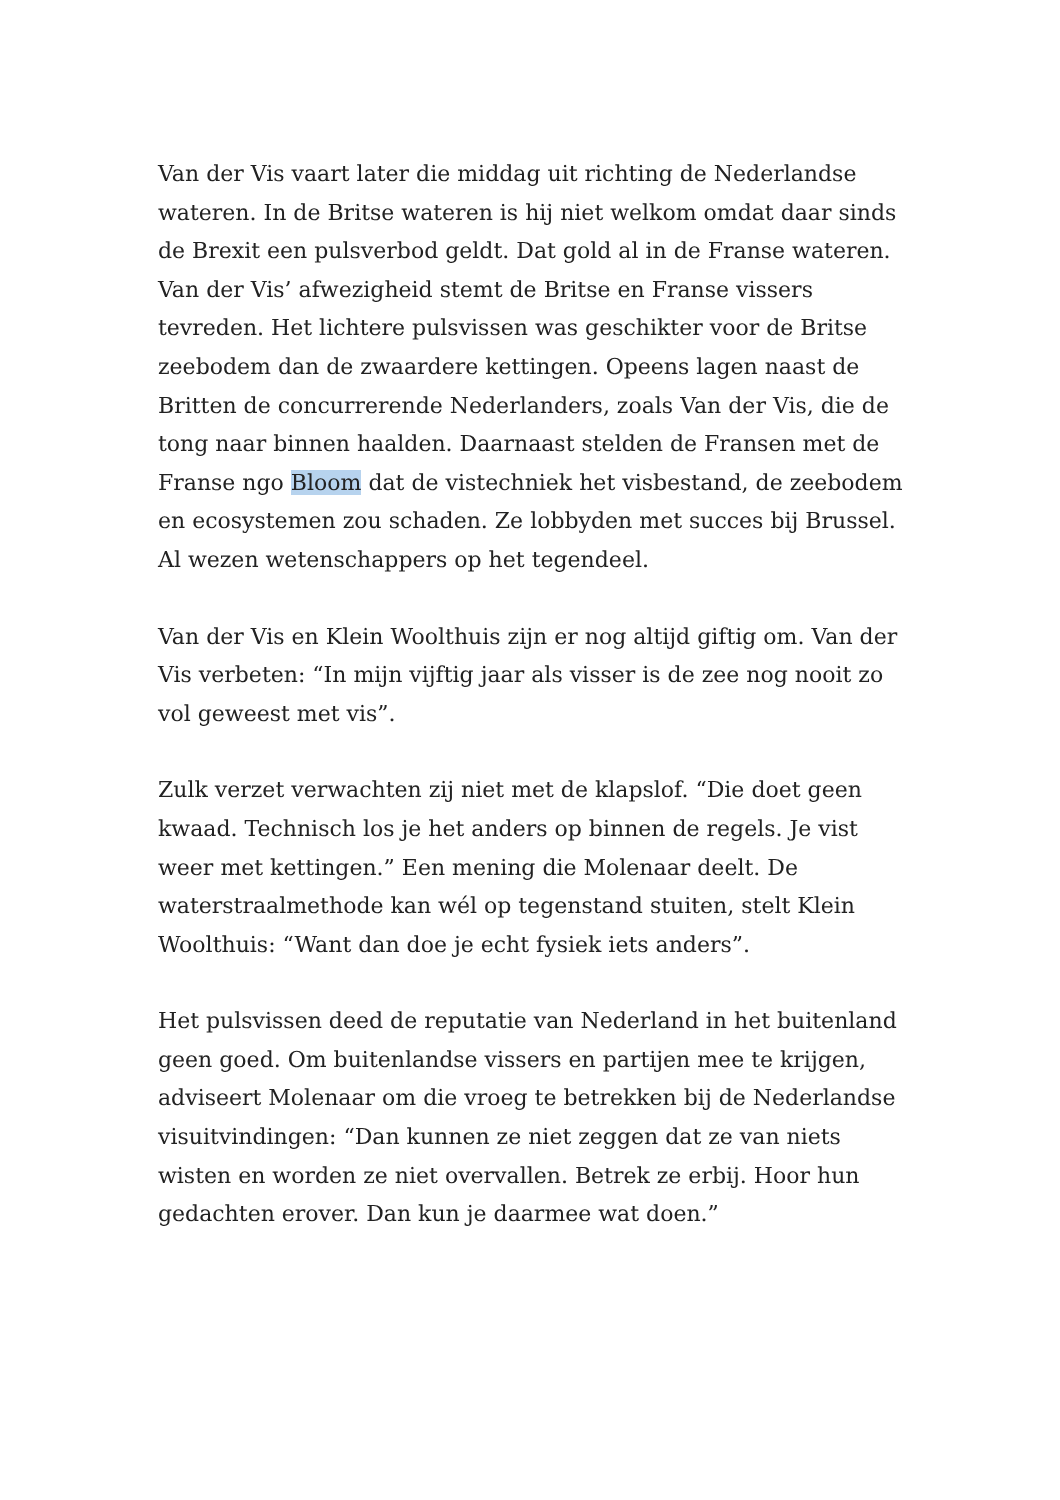Van der Vis vaart later die middag uit richting de Nederlandse wateren. In de Britse wateren is hij niet welkom omdat daar sinds de Brexit een pulsverbod geldt. Dat gold al in de Franse wateren. Van der Vis’ afwezigheid stemt de Britse en Franse vissers tevreden. Het lichtere pulsvissen was geschikter voor de Britse zeebodem dan de zwaardere kettingen. Opeens lagen naast de Britten de concurrerende Nederlanders, zoals Van der Vis, die de tong naar binnen haalden. Daarnaast stelden de Fransen met de Franse ngo Bloom dat de vistechniek het visbestand, de zeebodem en ecosystemen zou schaden. Ze lobbyden met succes bij Brussel. Al wezen wetenschappers op het tegendeel.
Van der Vis en Klein Woolthuis zijn er nog altijd giftig om. Van der Vis verbeten: “In mijn vijftig jaar als visser is de zee nog nooit zo vol geweest met vis”.
Zulk verzet verwachten zij niet met de klapslof. “Die doet geen kwaad. Technisch los je het anders op binnen de regels. Je vist weer met kettingen.” Een mening die Molenaar deelt. De waterstraalmethode kan wél op tegenstand stuiten, stelt Klein Woolthuis: “Want dan doe je echt fysiek iets anders”.
Het pulsvissen deed de reputatie van Nederland in het buitenland geen goed. Om buitenlandse vissers en partijen mee te krijgen, adviseert Molenaar om die vroeg te betrekken bij de Nederlandse visuitvindingen: “Dan kunnen ze niet zeggen dat ze van niets wisten en worden ze niet overvallen. Betrek ze erbij. Hoor hun gedachten erover. Dan kun je daarmee wat doen.”